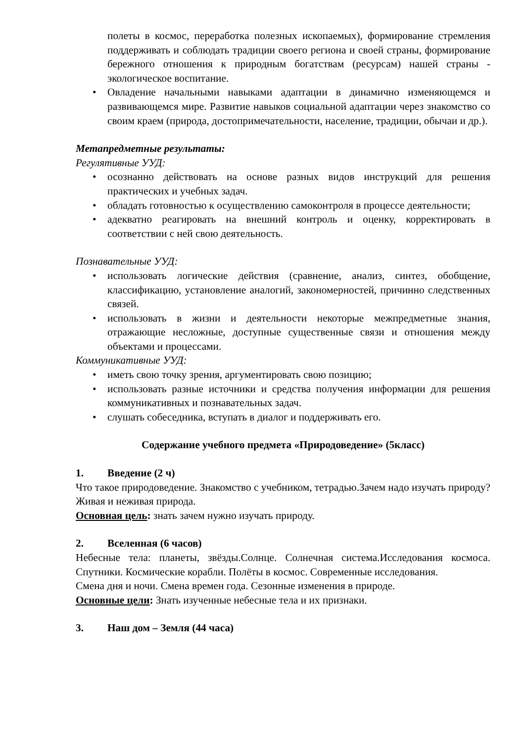полеты в космос, переработка полезных ископаемых), формирование стремления поддерживать и соблюдать традиции своего региона и своей страны, формирование бережного отношения к природным богатствам (ресурсам) нашей страны - экологическое воспитание.
• Овладение начальными навыками адаптации в динамично изменяющемся и развивающемся мире. Развитие навыков социальной адаптации через знакомство со своим краем (природа, достопримечательности, население, традиции, обычаи и др.).
Метапредметные результаты:
Регулятивные УУД:
• осознанно действовать на основе разных видов инструкций для решения практических и учебных задач.
• обладать готовностью к осуществлению самоконтроля в процессе деятельности;
• адекватно реагировать на внешний контроль и оценку, корректировать в соответствии с ней свою деятельность.
Познавательные УУД:
• использовать логические действия (сравнение, анализ, синтез, обобщение, классификацию, установление аналогий, закономерностей, причинно следственных связей.
• использовать в жизни и деятельности некоторые межпредметные знания, отражающие несложные, доступные существенные связи и отношения между объектами и процессами.
Коммуникативные УУД:
• иметь свою точку зрения, аргументировать свою позицию;
• использовать разные источники и средства получения информации для решения коммуникативных и познавательных задач.
• слушать собеседника, вступать в диалог и поддерживать его.
Содержание учебного предмета «Природоведение» (5класс)
1. Введение (2 ч)
Что такое природоведение. Знакомство с учебником, тетрадью.Зачем надо изучать природу? Живая и неживая природа.
Основная цель: знать зачем нужно изучать природу.
2. Вселенная (6 часов)
Небесные тела: планеты, звёзды.Солнце. Солнечная система.Исследования космоса. Спутники. Космические корабли. Полёты в космос. Современные исследования.
Смена дня и ночи. Смена времен года. Сезонные изменения в природе.
Основные цели: Знать изученные небесные тела и их признаки.
3. Наш дом – Земля (44 часа)